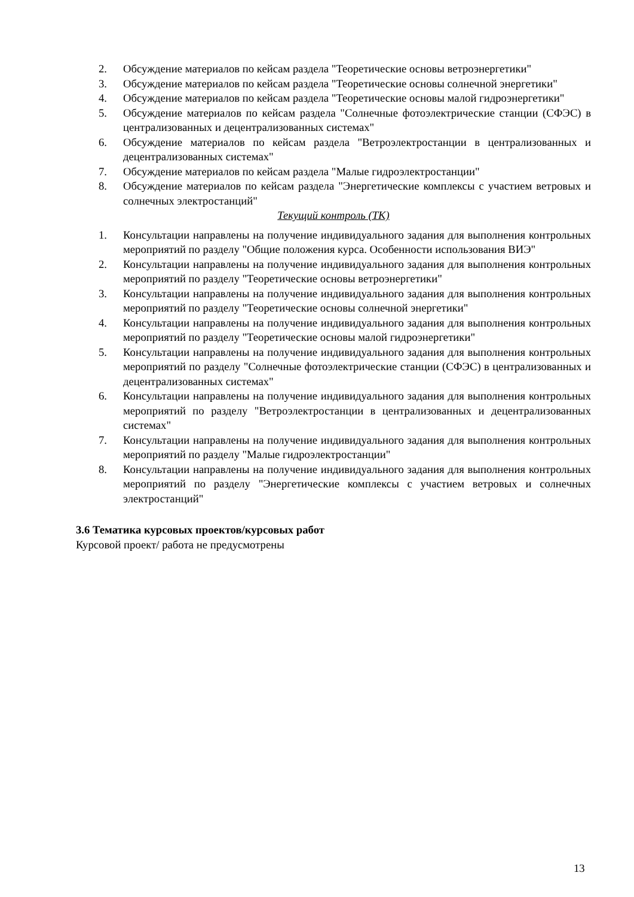2. Обсуждение материалов по кейсам раздела "Теоретические основы ветроэнергетики"
3. Обсуждение материалов по кейсам раздела "Теоретические основы солнечной энергетики"
4. Обсуждение материалов по кейсам раздела "Теоретические основы малой гидроэнергетики"
5. Обсуждение материалов по кейсам раздела "Солнечные фотоэлектрические станции (СФЭС) в централизованных и децентрализованных системах"
6. Обсуждение материалов по кейсам раздела "Ветроэлектростанции в централизованных и децентрализованных системах"
7. Обсуждение материалов по кейсам раздела "Малые гидроэлектростанции"
8. Обсуждение материалов по кейсам раздела "Энергетические комплексы с участием ветровых и солнечных электростанций"
Текущий контроль (ТК)
1. Консультации направлены на получение индивидуального задания для выполнения контрольных мероприятий по разделу "Общие положения курса. Особенности использования ВИЭ"
2. Консультации направлены на получение индивидуального задания для выполнения контрольных мероприятий по разделу "Теоретические основы ветроэнергетики"
3. Консультации направлены на получение индивидуального задания для выполнения контрольных мероприятий по разделу "Теоретические основы солнечной энергетики"
4. Консультации направлены на получение индивидуального задания для выполнения контрольных мероприятий по разделу "Теоретические основы малой гидроэнергетики"
5. Консультации направлены на получение индивидуального задания для выполнения контрольных мероприятий по разделу "Солнечные фотоэлектрические станции (СФЭС) в централизованных и децентрализованных системах"
6. Консультации направлены на получение индивидуального задания для выполнения контрольных мероприятий по разделу "Ветроэлектростанции в централизованных и децентрализованных системах"
7. Консультации направлены на получение индивидуального задания для выполнения контрольных мероприятий по разделу "Малые гидроэлектростанции"
8. Консультации направлены на получение индивидуального задания для выполнения контрольных мероприятий по разделу "Энергетические комплексы с участием ветровых и солнечных электростанций"
3.6 Тематика курсовых проектов/курсовых работ
Курсовой проект/ работа не предусмотрены
13